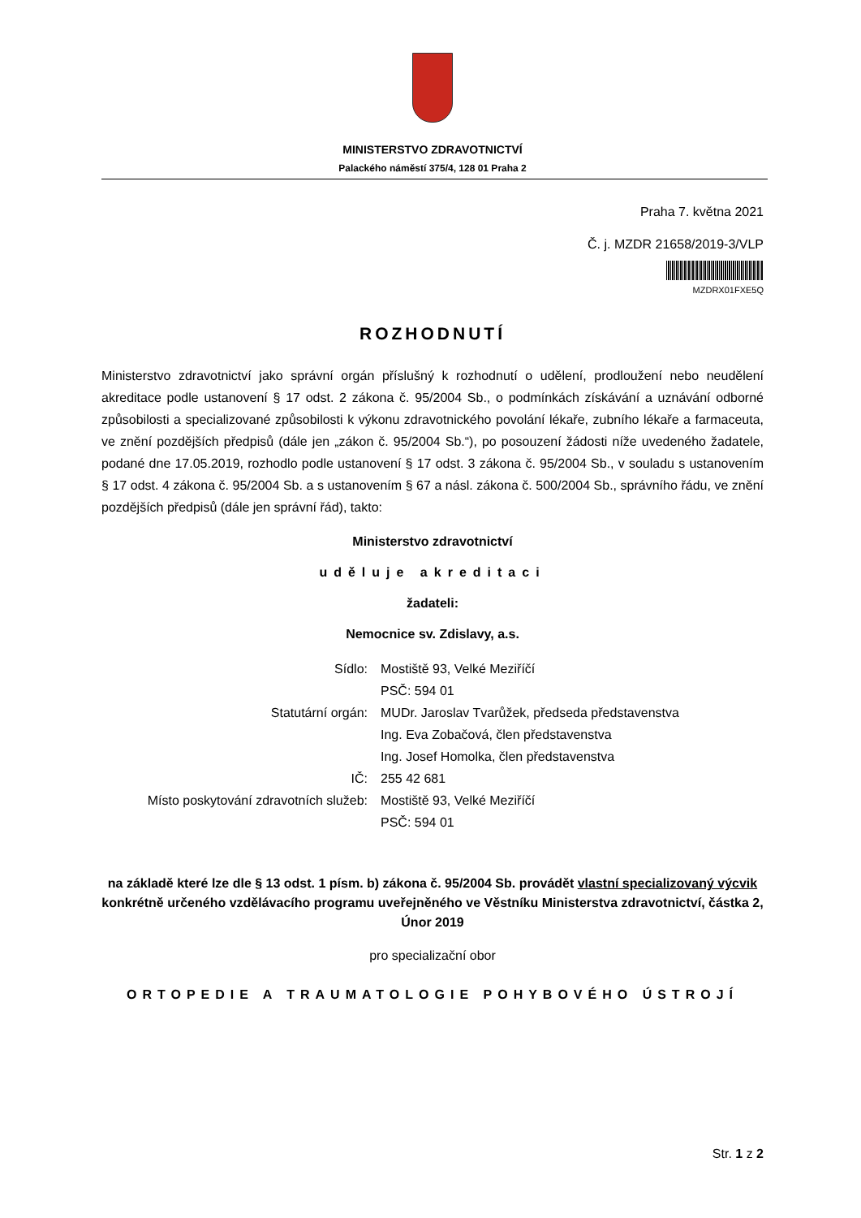MINISTERSTVO ZDRAVOTNICTVÍ
Palackého náměstí 375/4, 128 01 Praha 2
Praha 7. května 2021
Č. j. MZDR 21658/2019-3/VLP
MZDRX01FXE5Q
ROZHODNUTÍ
Ministerstvo zdravotnictví jako správní orgán příslušný k rozhodnutí o udělení, prodloužení nebo neudělení akreditace podle ustanovení § 17 odst. 2 zákona č. 95/2004 Sb., o podmínkách získávání a uznávání odborné způsobilosti a specializované způsobilosti k výkonu zdravotnického povolání lékaře, zubního lékaře a farmaceuta, ve znění pozdějších předpisů (dále jen „zákon č. 95/2004 Sb.“), po posouzení žádosti níže uvedeného žadatele, podané dne 17.05.2019, rozhodlo podle ustanovení § 17 odst. 3 zákona č. 95/2004 Sb., v souladu s ustanovením § 17 odst. 4 zákona č. 95/2004 Sb. a s ustanovením § 67 a násl. zákona č. 500/2004 Sb., správního řádu, ve znění pozdějších předpisů (dále jen správní řád), takto:
Ministerstvo zdravotnictví
uděluje akreditaci
žadateli:
Nemocnice sv. Zdislavy, a.s.
| Sídlo: | Mostiště 93, Velké Meziříčí PSČ: 594 01 |
| Statutární orgán: | MUDr. Jaroslav Tvarůžek, předseda představenstva Ing. Eva Zobačová, člen představenstva Ing. Josef Homolka, člen představenstva |
| IČ: | 255 42 681 |
| Místo poskytování zdravotních služeb: | Mostiště 93, Velké Meziříčí PSČ: 594 01 |
na základě které lze dle § 13 odst. 1 písm. b) zákona č. 95/2004 Sb. provádět vlastní specializovaný výcvik konkrétně určeného vzdělávacího programu uveřejněného ve Věstníku Ministerstva zdravotnictví, částka 2, Únor 2019
pro specializační obor
ORTOPEDIE A TRAUMATOLOGIE POHYBOVÉHO ÚSTROJÍ
Str. 1 z 2